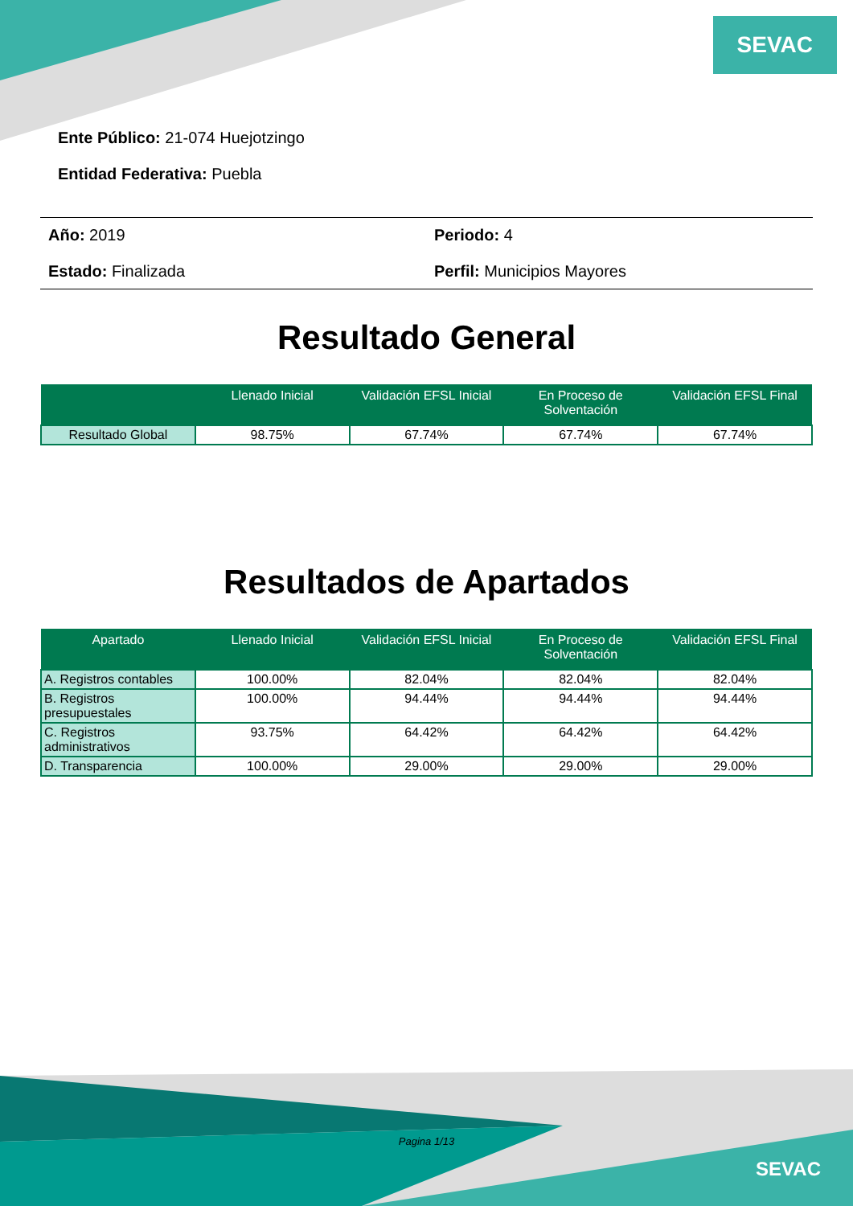SEVAC
Ente Público: 21-074 Huejotzingo
Entidad Federativa: Puebla
Año: 2019
Periodo: 4
Estado: Finalizada
Perfil: Municipios Mayores
Resultado General
| | Llenado Inicial | Validación EFSL Inicial | En Proceso de Solventación | Validación EFSL Final |
| --- | --- | --- | --- | --- |
| Resultado Global | 98.75% | 67.74% | 67.74% | 67.74% |
Resultados de Apartados
| Apartado | Llenado Inicial | Validación EFSL Inicial | En Proceso de Solventación | Validación EFSL Final |
| --- | --- | --- | --- | --- |
| A. Registros contables | 100.00% | 82.04% | 82.04% | 82.04% |
| B. Registros presupuestales | 100.00% | 94.44% | 94.44% | 94.44% |
| C. Registros administrativos | 93.75% | 64.42% | 64.42% | 64.42% |
| D. Transparencia | 100.00% | 29.00% | 29.00% | 29.00% |
Pagina 1/13
SEVAC